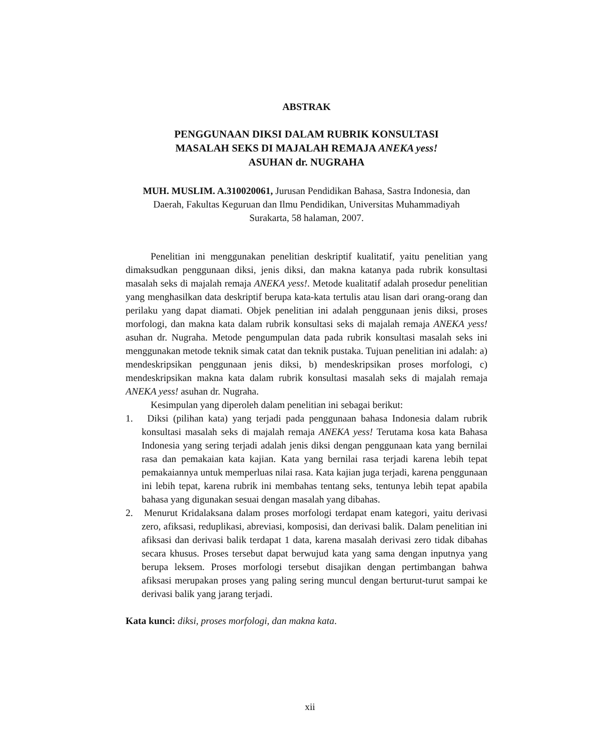ABSTRAK
PENGGUNAAN DIKSI DALAM RUBRIK KONSULTASI
MASALAH SEKS DI MAJALAH REMAJA ANEKA yess!
ASUHAN dr. NUGRAHA
MUH. MUSLIM. A.310020061, Jurusan Pendidikan Bahasa, Sastra Indonesia, dan Daerah, Fakultas Keguruan dan Ilmu Pendidikan, Universitas Muhammadiyah Surakarta, 58 halaman, 2007.
Penelitian ini menggunakan penelitian deskriptif kualitatif, yaitu penelitian yang dimaksudkan penggunaan diksi, jenis diksi, dan makna katanya pada rubrik konsultasi masalah seks di majalah remaja ANEKA yess!. Metode kualitatif adalah prosedur penelitian yang menghasilkan data deskriptif berupa kata-kata tertulis atau lisan dari orang-orang dan perilaku yang dapat diamati. Objek penelitian ini adalah penggunaan jenis diksi, proses morfologi, dan makna kata dalam rubrik konsultasi seks di majalah remaja ANEKA yess! asuhan dr. Nugraha. Metode pengumpulan data pada rubrik konsultasi masalah seks ini menggunakan metode teknik simak catat dan teknik pustaka. Tujuan penelitian ini adalah: a) mendeskripsikan penggunaan jenis diksi, b) mendeskripsikan proses morfologi, c) mendeskripsikan makna kata dalam rubrik konsultasi masalah seks di majalah remaja ANEKA yess! asuhan dr. Nugraha.
Kesimpulan yang diperoleh dalam penelitian ini sebagai berikut:
1. Diksi (pilihan kata) yang terjadi pada penggunaan bahasa Indonesia dalam rubrik konsultasi masalah seks di majalah remaja ANEKA yess! Terutama kosa kata Bahasa Indonesia yang sering terjadi adalah jenis diksi dengan penggunaan kata yang bernilai rasa dan pemakaian kata kajian. Kata yang bernilai rasa terjadi karena lebih tepat pemakaiannya untuk memperluas nilai rasa. Kata kajian juga terjadi, karena penggunaan ini lebih tepat, karena rubrik ini membahas tentang seks, tentunya lebih tepat apabila bahasa yang digunakan sesuai dengan masalah yang dibahas.
2. Menurut Kridalaksana dalam proses morfologi terdapat enam kategori, yaitu derivasi zero, afiksasi, reduplikasi, abreviasi, komposisi, dan derivasi balik. Dalam penelitian ini afiksasi dan derivasi balik terdapat 1 data, karena masalah derivasi zero tidak dibahas secara khusus. Proses tersebut dapat berwujud kata yang sama dengan inputnya yang berupa leksem. Proses morfologi tersebut disajikan dengan pertimbangan bahwa afiksasi merupakan proses yang paling sering muncul dengan berturut-turut sampai ke derivasi balik yang jarang terjadi.
Kata kunci: diksi, proses morfologi, dan makna kata.
xii